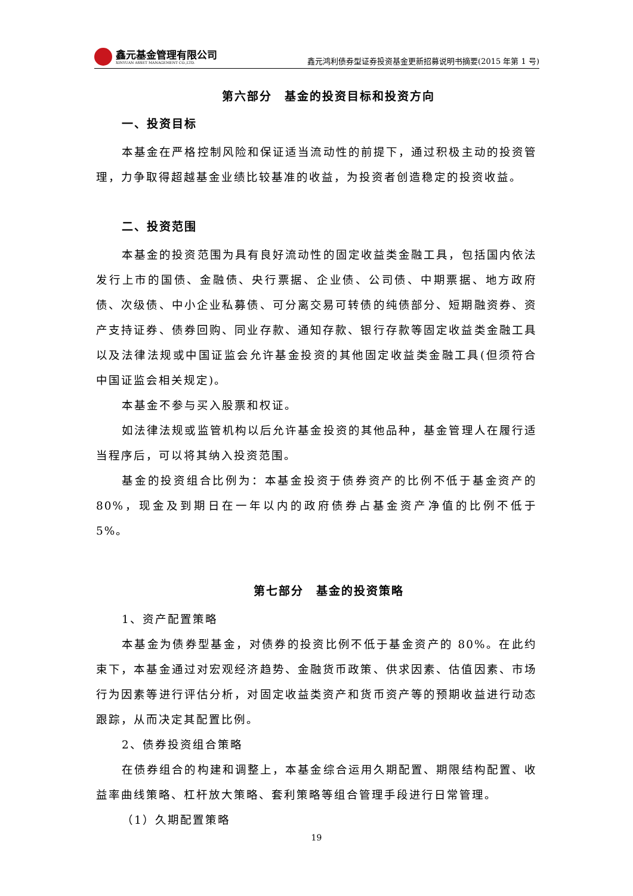鑫元基金管理有限公司
XINYUAN ASSET MANAGEMENT CO.,LTD.
鑫元鸿利债券型证券投资基金更新招募说明书摘要(2015 年第 1 号)
第六部分　基金的投资目标和投资方向
一、投资目标
本基金在严格控制风险和保证适当流动性的前提下，通过积极主动的投资管理，力争取得超越基金业绩比较基准的收益，为投资者创造稳定的投资收益。
二、投资范围
本基金的投资范围为具有良好流动性的固定收益类金融工具，包括国内依法发行上市的国债、金融债、央行票据、企业债、公司债、中期票据、地方政府债、次级债、中小企业私募债、可分离交易可转债的纯债部分、短期融资券、资产支持证券、债券回购、同业存款、通知存款、银行存款等固定收益类金融工具以及法律法规或中国证监会允许基金投资的其他固定收益类金融工具(但须符合中国证监会相关规定)。
本基金不参与买入股票和权证。
如法律法规或监管机构以后允许基金投资的其他品种，基金管理人在履行适当程序后，可以将其纳入投资范围。
基金的投资组合比例为：本基金投资于债券资产的比例不低于基金资产的80%，现金及到期日在一年以内的政府债券占基金资产净值的比例不低于 5%。
第七部分　基金的投资策略
1、资产配置策略
本基金为债券型基金，对债券的投资比例不低于基金资产的 80%。在此约束下，本基金通过对宏观经济趋势、金融货币政策、供求因素、估值因素、市场行为因素等进行评估分析，对固定收益类资产和货币资产等的预期收益进行动态跟踪，从而决定其配置比例。
2、债券投资组合策略
在债券组合的构建和调整上，本基金综合运用久期配置、期限结构配置、收益率曲线策略、杠杆放大策略、套利策略等组合管理手段进行日常管理。
（1）久期配置策略
19